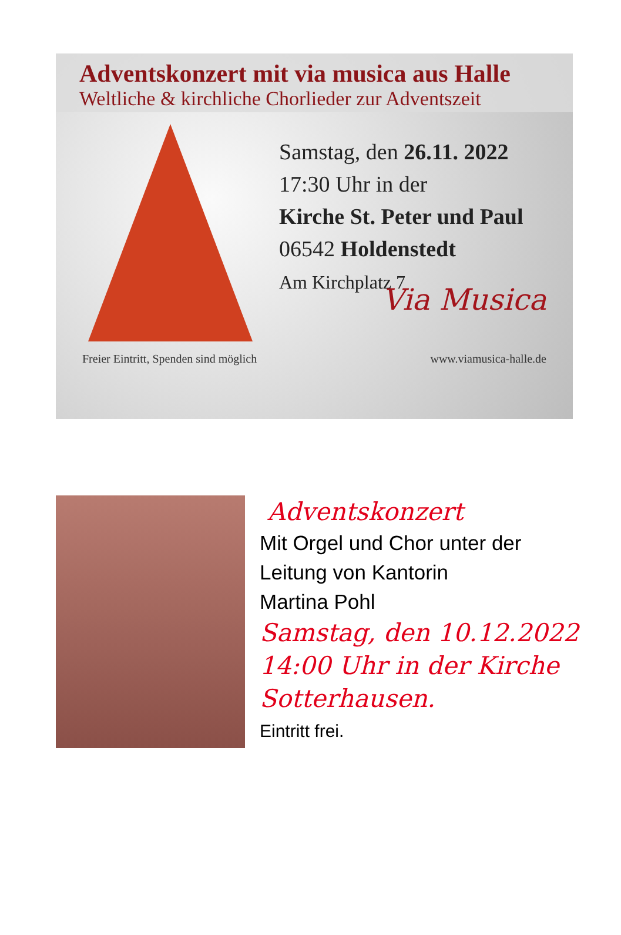Adventskonzert mit via musica aus Halle
Weltliche & kirchliche Chorlieder zur Adventszeit
Samstag, den 26.11. 2022
17:30 Uhr in der
Kirche St. Peter und Paul
06542 Holdenstedt
Am Kirchplatz 7
Via Musica
Freier Eintritt, Spenden sind möglich www.viamusica-halle.de
Adventskonzert
Mit Orgel und Chor unter der
Leitung von Kantorin
Martina Pohl
Samstag, den 10.12.2022
14:00 Uhr in der Kirche
Sotterhausen.
Eintritt frei.